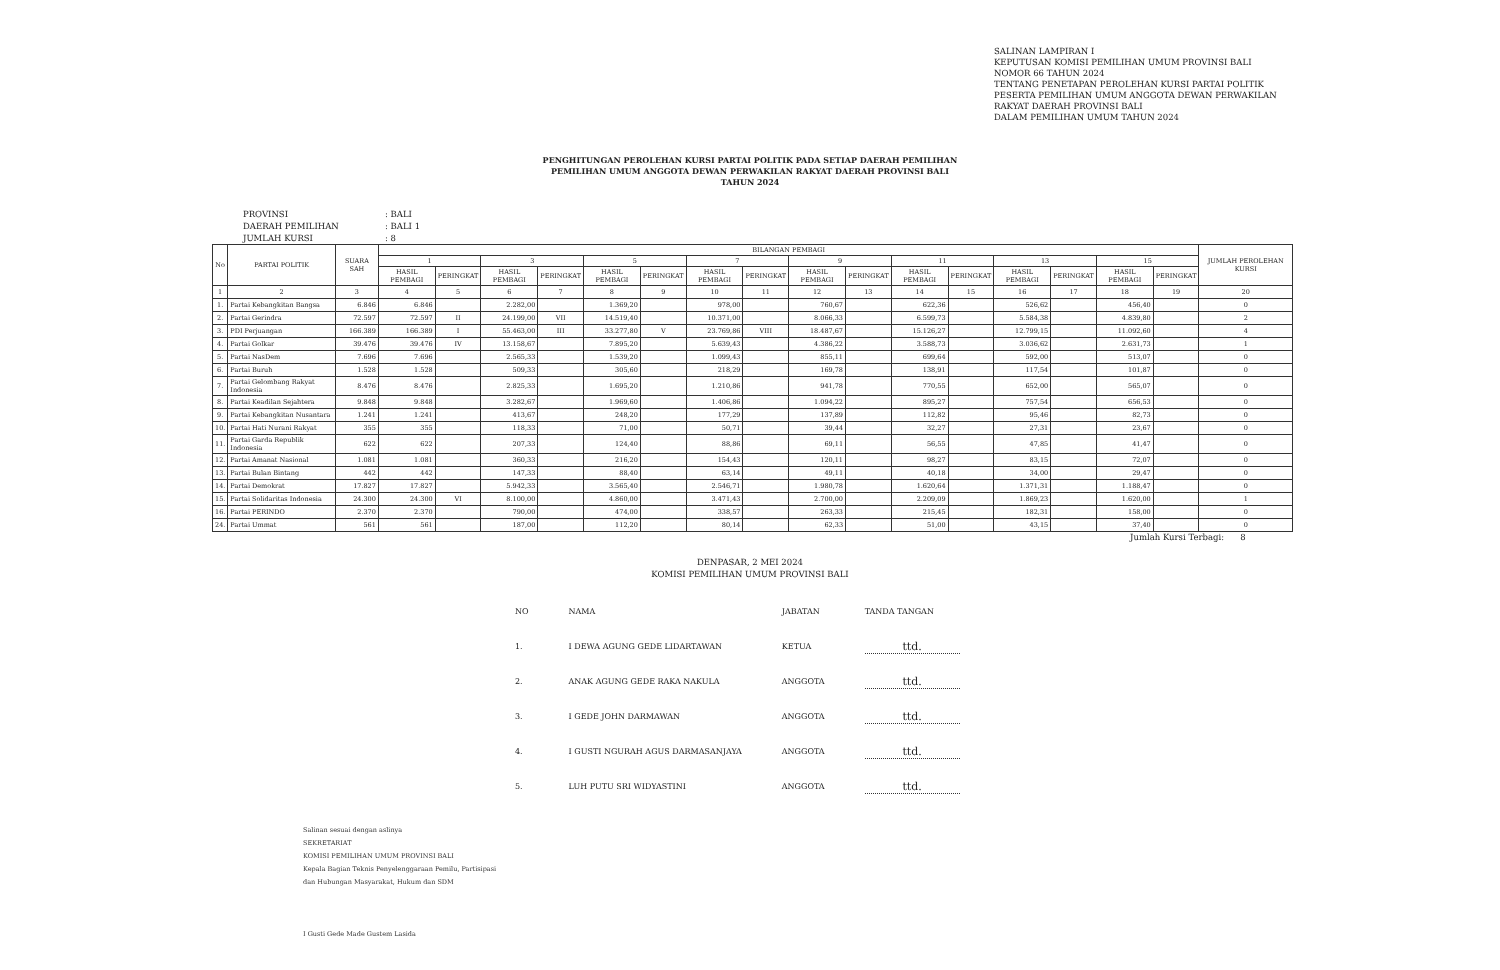SALINAN LAMPIRAN I
KEPUTUSAN KOMISI PEMILIHAN UMUM PROVINSI BALI
NOMOR 66 TAHUN 2024
TENTANG PENETAPAN PEROLEHAN KURSI PARTAI POLITIK PESERTA PEMILIHAN UMUM ANGGOTA DEWAN PERWAKILAN RAKYAT DAERAH PROVINSI BALI
DALAM PEMILIHAN UMUM TAHUN 2024
PENGHITUNGAN PEROLEHAN KURSI PARTAI POLITIK PADA SETIAP DAERAH PEMILIHAN
PEMILIHAN UMUM ANGGOTA DEWAN PERWAKILAN RAKYAT DAERAH PROVINSI BALI
TAHUN 2024
PROVINSI: BALI
DAERAH PEMILIHAN: BALI 1
JUMLAH KURSI: 8
| No | PARTAI POLITIK | SUARA SAH | BILANGAN PEMBAGI | | | | | | | | | | | | | | | | JUMLAH PEROLEHAN KURSI |
| --- | --- | --- | --- | --- | --- | --- | --- | --- | --- | --- | --- | --- | --- | --- | --- | --- | --- | --- | --- |
| | | | 1 | | 3 | | 5 | | 7 | | 9 | | 11 | | 13 | | 15 | | |
| | | | HASIL PEMBAGI | PERINGKAT | HASIL PEMBAGI | PERINGKAT | HASIL PEMBAGI | PERINGKAT | HASIL PEMBAGI | PERINGKAT | HASIL PEMBAGI | PERINGKAT | HASIL PEMBAGI | PERINGKAT | HASIL PEMBAGI | PERINGKAT | HASIL PEMBAGI | PERINGKAT | |
| 1 | 2 | 3 | 4 | 5 | 6 | 7 | 8 | 9 | 10 | 11 | 12 | 13 | 14 | 15 | 16 | 17 | 18 | 19 | 20 |
| 1. | Partai Kebangkitan Bangsa | 6.846 | 6.846 | | 2.282,00 | | 1.369,20 | | 978,00 | | 760,67 | | 622,36 | | 526,62 | | 456,40 | | 0 |
| 2. | Partai Gerindra | 72.597 | 72.597 | II | 24.199,00 | VII | 14.519,40 | | 10.371,00 | | 8.066,33 | | 6.599,73 | | 5.584,38 | | 4.839,80 | | 2 |
| 3. | PDI Perjuangan | 166.389 | 166.389 | I | 55.463,00 | III | 33.277,80 | V | 23.769,86 | VIII | 18.487,67 | | 15.126,27 | | 12.799,15 | | 11.092,60 | | 4 |
| 4. | Partai Golkar | 39.476 | 39.476 | IV | 13.158,67 | | 7.895,20 | | 5.639,43 | | 4.386,22 | | 3.588,73 | | 3.036,62 | | 2.631,73 | | 1 |
| 5. | Partai NasDem | 7.696 | 7.696 | | 2.565,33 | | 1.539,20 | | 1.099,43 | | 855,11 | | 699,64 | | 592,00 | | 513,07 | | 0 |
| 6. | Partai Buruh | 1.528 | 1.528 | | 509,33 | | 305,60 | | 218,29 | | 169,78 | | 138,91 | | 117,54 | | 101,87 | | 0 |
| 7. | Partai Gelombang Rakyat Indonesia | 8.476 | 8.476 | | 2.825,33 | | 1.695,20 | | 1.210,86 | | 941,78 | | 770,55 | | 652,00 | | 565,07 | | 0 |
| 8. | Partai Keadilan Sejahtera | 9.848 | 9.848 | | 3.282,67 | | 1.969,60 | | 1.406,86 | | 1.094,22 | | 895,27 | | 757,54 | | 656,53 | | 0 |
| 9. | Partai Kebangkitan Nusantara | 1.241 | 1.241 | | 413,67 | | 248,20 | | 177,29 | | 137,89 | | 112,82 | | 95,46 | | 82,73 | | 0 |
| 10. | Partai Hati Nurani Rakyat | 355 | 355 | | 118,33 | | 71,00 | | 50,71 | | 39,44 | | 32,27 | | 27,31 | | 23,67 | | 0 |
| 11. | Partai Garda Republik Indonesia | 622 | 622 | | 207,33 | | 124,40 | | 88,86 | | 69,11 | | 56,55 | | 47,85 | | 41,47 | | 0 |
| 12. | Partai Amanat Nasional | 1.081 | 1.081 | | 360,33 | | 216,20 | | 154,43 | | 120,11 | | 98,27 | | 83,15 | | 72,07 | | 0 |
| 13. | Partai Bulan Bintang | 442 | 442 | | 147,33 | | 88,40 | | 63,14 | | 49,11 | | 40,18 | | 34,00 | | 29,47 | | 0 |
| 14. | Partai Demokrat | 17.827 | 17.827 | | 5.942,33 | | 3.565,40 | | 2.546,71 | | 1.980,78 | | 1.620,64 | | 1.371,31 | | 1.188,47 | | 0 |
| 15. | Partai Solidaritas Indonesia | 24.300 | 24.300 | VI | 8.100,00 | | 4.860,00 | | 3.471,43 | | 2.700,00 | | 2.209,09 | | 1.869,23 | | 1.620,00 | | 1 |
| 16. | Partai PERINDO | 2.370 | 2.370 | | 790,00 | | 474,00 | | 338,57 | | 263,33 | | 215,45 | | 182,31 | | 158,00 | | 0 |
| 24. | Partai Ummat | 561 | 561 | | 187,00 | | 112,20 | | 80,14 | | 62,33 | | 51,00 | | 43,15 | | 37,40 | | 0 |
Jumlah Kursi Terbagi: 8
DENPASAR, 2 MEI 2024
KOMISI PEMILIHAN UMUM PROVINSI BALI
| NO | NAMA | JABATAN | TANDA TANGAN |
| 1. | I DEWA AGUNG GEDE LIDARTAWAN | KETUA | ttd. |
| 2. | ANAK AGUNG GEDE RAKA NAKULA | ANGGOTA | ttd. |
| 3. | I GEDE JOHN DARMAWAN | ANGGOTA | ttd. |
| 4. | I GUSTI NGURAH AGUS DARMASANJAYA | ANGGOTA | ttd. |
| 5. | LUH PUTU SRI WIDYASTINI | ANGGOTA | ttd. |
Salinan sesuai dengan aslinya
SEKRETARIAT
KOMISI PEMILIHAN UMUM PROVINSI BALI
Kepala Bagian Teknis Penyelenggaraan Pemilu, Partisipasi
dan Hubungan Masyarakat, Hukum dan SDM
I Gusti Gede Made Gustem Lasida